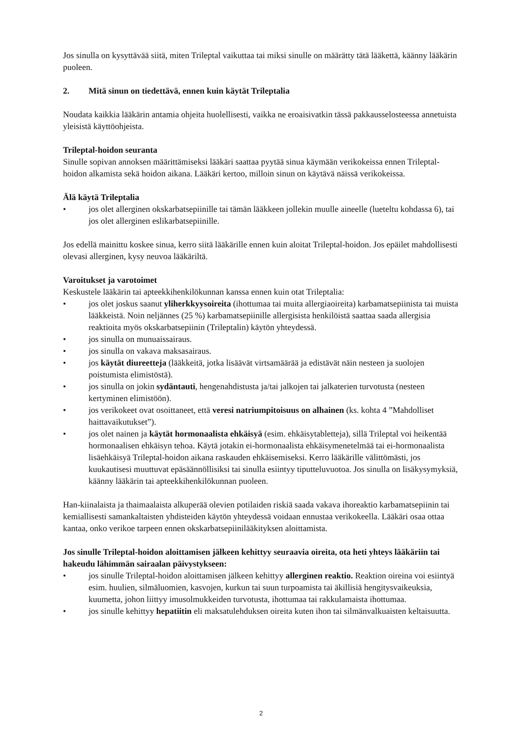Jos sinulla on kysyttävää siitä, miten Trileptal vaikuttaa tai miksi sinulle on määrätty tätä lääkettä, käänny lääkärin puoleen.
2. Mitä sinun on tiedettävä, ennen kuin käytät Trileptalia
Noudata kaikkia lääkärin antamia ohjeita huolellisesti, vaikka ne eroaisivatkin tässä pakkausselosteessa annetuista yleisistä käyttöohjeista.
Trileptal-hoidon seuranta
Sinulle sopivan annoksen määrittämiseksi lääkäri saattaa pyytää sinua käymään verikokeissa ennen Trileptal-hoidon alkamista sekä hoidon aikana. Lääkäri kertoo, milloin sinun on käytävä näissä verikokeissa.
Älä käytä Trileptalia
• jos olet allerginen okskarbatsepiinille tai tämän lääkkeen jollekin muulle aineelle (lueteltu kohdassa 6), tai jos olet allerginen eslikarbatsepiinille.
Jos edellä mainittu koskee sinua, kerro siitä lääkärille ennen kuin aloitat Trileptal-hoidon. Jos epäilet mahdollisesti olevasi allerginen, kysy neuvoa lääkäriltä.
Varoitukset ja varotoimet
Keskustele lääkärin tai apteekkihenkilökunnan kanssa ennen kuin otat Trileptalia:
• jos olet joskus saanut yliherkkyysoireita (ihottumaa tai muita allergiaoireita) karbamatsepiinista tai muista lääkkeistä. Noin neljännes (25 %) karbamatsepiinille allergisista henkilöistä saattaa saada allergisia reaktioita myös okskarbatsepiinin (Trileptalin) käytön yhteydessä.
• jos sinulla on munuaissairaus.
• jos sinulla on vakava maksasairaus.
• jos käytät diureetteja (lääkkeitä, jotka lisäävät virtsamäärää ja edistävät näin nesteen ja suolojen poistumista elimistöstä).
• jos sinulla on jokin sydäntauti, hengenahdistusta ja/tai jalkojen tai jalkaterien turvotusta (nesteen kertyminen elimistöön).
• jos verikokeet ovat osoittaneet, että veresi natriumpitoisuus on alhainen (ks. kohta 4 ”Mahdolliset haittavaikutukset”).
• jos olet nainen ja käytät hormonaalista ehkäisyä (esim. ehkäisytabletteja), sillä Trileptal voi heikentää hormonaalisen ehkäisyn tehoa. Käytä jotakin ei-hormonaalista ehkäisymenetelmää tai ei-hormonaalista lisäehkäisyä Trileptal-hoidon aikana raskauden ehkäisemiseksi. Kerro lääkärille välittömästi, jos kuukautisesi muuttuvat epäsäännöllisiksi tai sinulla esiintyy tiputteluvuotoa. Jos sinulla on lisäkysymyksiä, käänny lääkärin tai apteekkihenkilökunnan puoleen.
Han-kiinalaista ja thaimaalaista alkuperää olevien potilaiden riskiä saada vakava ihoreaktio karbamatsepiinin tai kemiallisesti samankaltaisten yhdisteiden käytön yhteydessä voidaan ennustaa verikokeella. Lääkäri osaa ottaa kantaa, onko verikoe tarpeen ennen okskarbatsepiinilääkityksen aloittamista.
Jos sinulle Trileptal-hoidon aloittamisen jälkeen kehittyy seuraavia oireita, ota heti yhteys lääkäriin tai hakeudu lähimmän sairaalan päivystykseen:
• jos sinulle Trileptal-hoidon aloittamisen jälkeen kehittyy allerginen reaktio. Reaktion oireina voi esiintyä esim. huulien, silmäluomien, kasvojen, kurkun tai suun turpoamista tai äkillisiä hengitysvaikeuksia, kuumetta, johon liittyy imusolmukkeiden turvotusta, ihottumaa tai rakkulamaista ihottumaa.
• jos sinulle kehittyy hepatiitin eli maksatulehduksen oireita kuten ihon tai silmänvalkuaisten keltaisuutta.
2